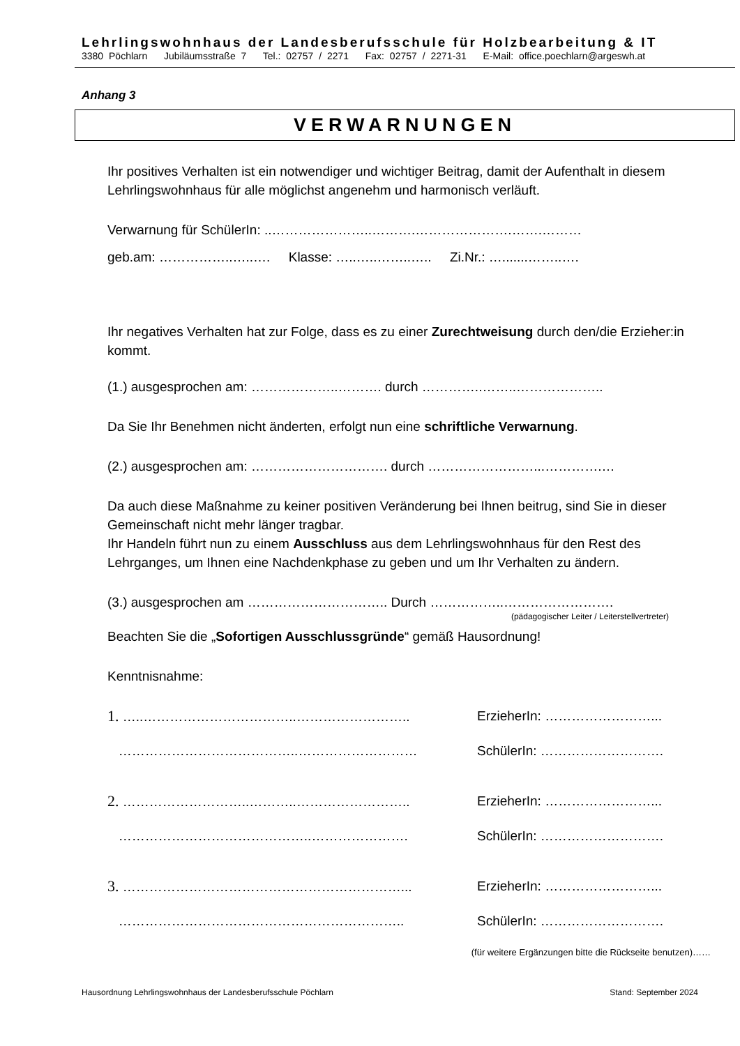Lehrlingswohnhaus der Landesberufsschule für Holzbearbeitung & IT
3380 Pöchlarn Jubiläumsstraße 7 Tel.: 02757 / 2271 Fax: 02757 / 2271-31 E-Mail: office.poechlarn@argeswh.at
Anhang 3
VERWARNUNGEN
Ihr positives Verhalten ist ein notwendiger und wichtiger Beitrag, damit der Aufenthalt in diesem Lehrlingswohnhaus für alle möglichst angenehm und harmonisch verläuft.
Verwarnung für SchülerIn: ..…………………..……….………………….…….………
geb.am: ……………..…..…. Klasse: …..…..……..….. Zi.Nr.: ….......……..….
Ihr negatives Verhalten hat zur Folge, dass es zu einer Zurechtweisung durch den/die Erzieher:in kommt.
(1.) ausgesprochen am: ………………..………. durch …………..……..………………..
Da Sie Ihr Benehmen nicht änderten, erfolgt nun eine schriftliche Verwarnung.
(2.) ausgesprochen am: …………………………. durch ……………………...………….…
Da auch diese Maßnahme zu keiner positiven Veränderung bei Ihnen beitrug, sind Sie in dieser Gemeinschaft nicht mehr länger tragbar.
Ihr Handeln führt nun zu einem Ausschluss aus dem Lehrlingswohnhaus für den Rest des Lehrganges, um Ihnen eine Nachdenkphase zu geben und um Ihr Verhalten zu ändern.
(3.) ausgesprochen am ………………………….. Durch ……………..…………………….
(pädagogischer Leiter / Leiterstellvertreter)
Beachten Sie die „Sofortigen Ausschlussgründe“ gemäß Hausordnung!
Kenntnisnahme:
1. …..……………………………..…………………….. ErzieherIn: ……………………...
…………………………………..……………………… SchülerIn: ……………………….
2. ………………………..………..…………………….. ErzieherIn: ……………………...
……………………………………..…………………. SchülerIn: ……………………….
3. ………………………………………………………... ErzieherIn: ……………………...
……………………………………………………….. SchülerIn: ……………………….
(für weitere Ergänzungen bitte die Rückseite benutzen)……
Hausordnung Lehrlingswohnhaus der Landesberufsschule Pöchlarn Stand: September 2024